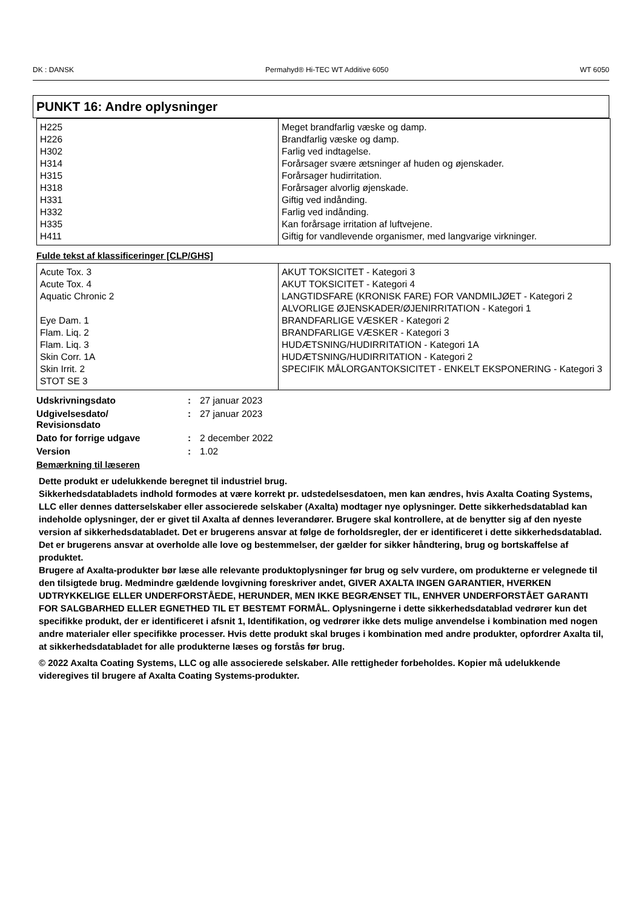DK : DANSK Permahyd® Hi-TEC WT Additive 6050 WT 6050
PUNKT 16: Andre oplysninger
| H225 H226 H302 H314 H315 H318 H331 H332 H335 H411 | Meget brandfarlig væske og damp. Brandfarlig væske og damp. Farlig ved indtagelse. Forårsager svære ætsninger af huden og øjenskader. Forårsager hudirritation. Forårsager alvorlig øjenskade. Giftig ved indånding. Farlig ved indånding. Kan forårsage irritation af luftvejene. Giftig for vandlevende organismer, med langvarige virkninger. |
Fulde tekst af klassificeringer [CLP/GHS]
| Acute Tox. 3 Acute Tox. 4 Aquatic Chronic 2 Eye Dam. 1 Flam. Liq. 2 Flam. Liq. 3 Skin Corr. 1A Skin Irrit. 2 STOT SE 3 | AKUT TOKSICITET - Kategori 3 AKUT TOKSICITET - Kategori 4 LANGTIDSFARE (KRONISK FARE) FOR VANDMILJØET - Kategori 2 ALVORLIGE ØJENSKADER/ØJENIRRITATION - Kategori 1 BRANDFARLIGE VÆSKER - Kategori 2 BRANDFARLIGE VÆSKER - Kategori 3 HUDÆTSNING/HUDIRRITATION - Kategori 1A HUDÆTSNING/HUDIRRITATION - Kategori 2 SPECIFIK MÅLORGANTOKSICITET - ENKELT EKSPONERING - Kategori 3 |
| Udskrivningsdato | : | 27 januar 2023 |
| Udgivelsesdato/ Revisionsdato | : | 27 januar 2023 |
| Dato for forrige udgave | : | 2 december 2022 |
| Version | : | 1.02 |
Bemærkning til læseren
Dette produkt er udelukkende beregnet til industriel brug.
Sikkerhedsdatabladets indhold formodes at være korrekt pr. udstedelsesdatoen, men kan ændres, hvis Axalta Coating Systems, LLC eller dennes datterselskaber eller associerede selskaber (Axalta) modtager nye oplysninger. Dette sikkerhedsdatablad kan indeholde oplysninger, der er givet til Axalta af dennes leverandører. Brugere skal kontrollere, at de benytter sig af den nyeste version af sikkerhedsdatabladet. Det er brugerens ansvar at følge de forholdsregler, der er identificeret i dette sikkerhedsdatablad. Det er brugerens ansvar at overholde alle love og bestemmelser, der gælder for sikker håndtering, brug og bortskaffelse af produktet.
Brugere af Axalta-produkter bør læse alle relevante produktoplysninger før brug og selv vurdere, om produkterne er velegnede til den tilsigtede brug. Medmindre gældende lovgivning foreskriver andet, GIVER AXALTA INGEN GARANTIER, HVERKEN UDTRYKKELIGE ELLER UNDERFORSTÅEDE, HERUNDER, MEN IKKE BEGRÆNSET TIL, ENHVER UNDERFORSTÅET GARANTI FOR SALGBARHED ELLER EGNETHED TIL ET BESTEMT FORMÅL. Oplysningerne i dette sikkerhedsdatablad vedrører kun det specifikke produkt, der er identificeret i afsnit 1, Identifikation, og vedrører ikke dets mulige anvendelse i kombination med nogen andre materialer eller specifikke processer. Hvis dette produkt skal bruges i kombination med andre produkter, opfordrer Axalta til, at sikkerhedsdatabladet for alle produkterne læses og forstås før brug.
© 2022 Axalta Coating Systems, LLC og alle associerede selskaber. Alle rettigheder forbeholdes. Kopier må udelukkende videregives til brugere af Axalta Coating Systems-produkter.